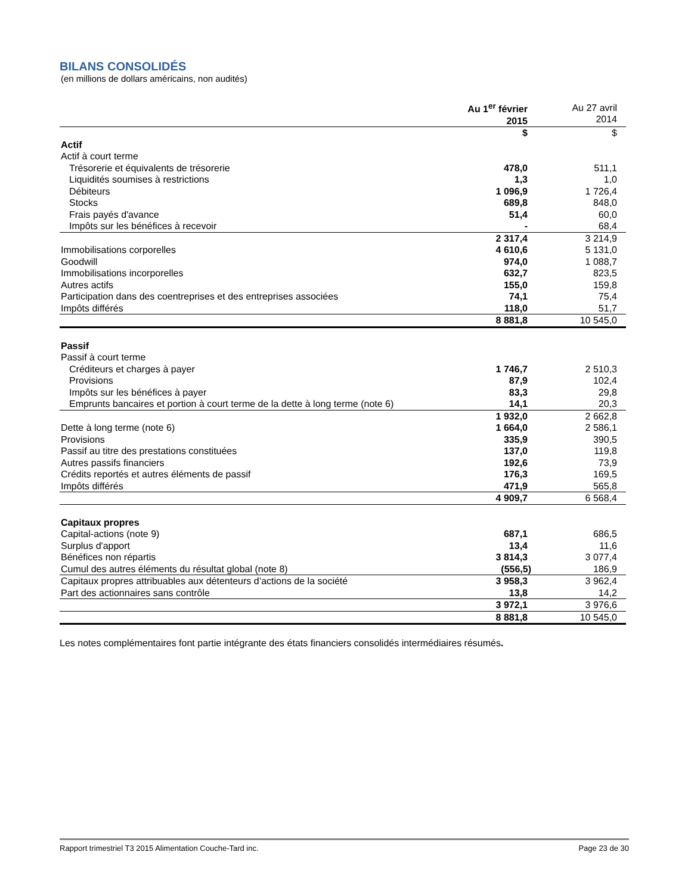BILANS CONSOLIDÉS
(en millions de dollars américains, non audités)
| | Au 1<sup>er</sup> février 2015 | Au 27 avril 2014 |
| | $ | $ |
| Actif | | |
| Actif à court terme | | |
| Trésorerie et équivalents de trésorerie | 478,0 | 511,1 |
| Liquidités soumises à restrictions | 1,3 | 1,0 |
| Débiteurs | 1 096,9 | 1 726,4 |
| Stocks | 689,8 | 848,0 |
| Frais payés d'avance | 51,4 | 60,0 |
| Impôts sur les bénéfices à recevoir | - | 68,4 |
| | 2 317,4 | 3 214,9 |
| Immobilisations corporelles | 4 610,6 | 5 131,0 |
| Goodwill | 974,0 | 1 088,7 |
| Immobilisations incorporelles | 632,7 | 823,5 |
| Autres actifs | 155,0 | 159,8 |
| Participation dans des coentreprises et des entreprises associées | 74,1 | 75,4 |
| Impôts différés | 118,0 | 51,7 |
| | 8 881,8 | 10 545,0 |
| Passif | | |
| Passif à court terme | | |
| Créditeurs et charges à payer | 1 746,7 | 2 510,3 |
| Provisions | 87,9 | 102,4 |
| Impôts sur les bénéfices à payer | 83,3 | 29,8 |
| Emprunts bancaires et portion à court terme de la dette à long terme (note 6) | 14,1 | 20,3 |
| | 1 932,0 | 2 662,8 |
| Dette à long terme (note 6) | 1 664,0 | 2 586,1 |
| Provisions | 335,9 | 390,5 |
| Passif au titre des prestations constituées | 137,0 | 119,8 |
| Autres passifs financiers | 192,6 | 73,9 |
| Crédits reportés et autres éléments de passif | 176,3 | 169,5 |
| Impôts différés | 471,9 | 565,8 |
| | 4 909,7 | 6 568,4 |
| Capitaux propres | | |
| Capital-actions (note 9) | 687,1 | 686,5 |
| Surplus d'apport | 13,4 | 11,6 |
| Bénéfices non répartis | 3 814,3 | 3 077,4 |
| Cumul des autres éléments du résultat global (note 8) | (556,5) | 186,9 |
| Capitaux propres attribuables aux détenteurs d’actions de la société | 3 958,3 | 3 962,4 |
| Part des actionnaires sans contrôle | 13,8 | 14,2 |
| | 3 972,1 | 3 976,6 |
| | 8 881,8 | 10 545,0 |
Les notes complémentaires font partie intégrante des états financiers consolidés intermédiaires résumés.
Rapport trimestriel T3 2015 Alimentation Couche-Tard inc. Page 23 de 30